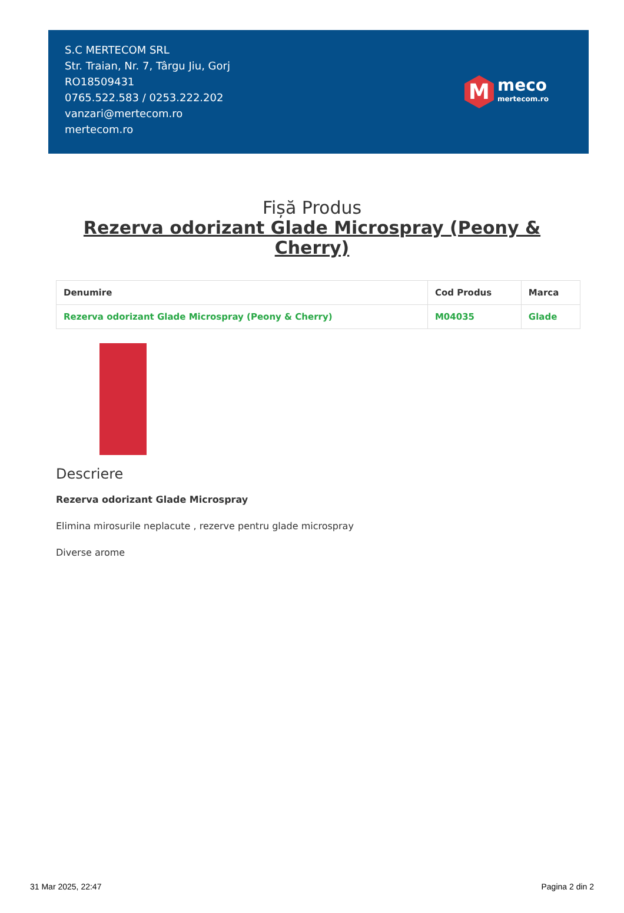S.C MERTECOM SRL
Str. Traian, Nr. 7, Târgu Jiu, Gorj
RO18509431
0765.522.583 / 0253.222.202
vanzari@mertecom.ro
mertecom.ro
M
meco
mertecom.ro
Fișă Produs
Rezerva odorizant Glade Microspray (Peony & Cherry)
| Denumire | Cod Produs | Marca |
| --- | --- | --- |
| Rezerva odorizant Glade Microspray (Peony & Cherry) | M04035 | Glade |
Descriere
Rezerva odorizant Glade Microspray
Elimina mirosurile neplacute , rezerve pentru glade microspray
Diverse arome
31 Mar 2025, 22:47 Pagina 2 din 2